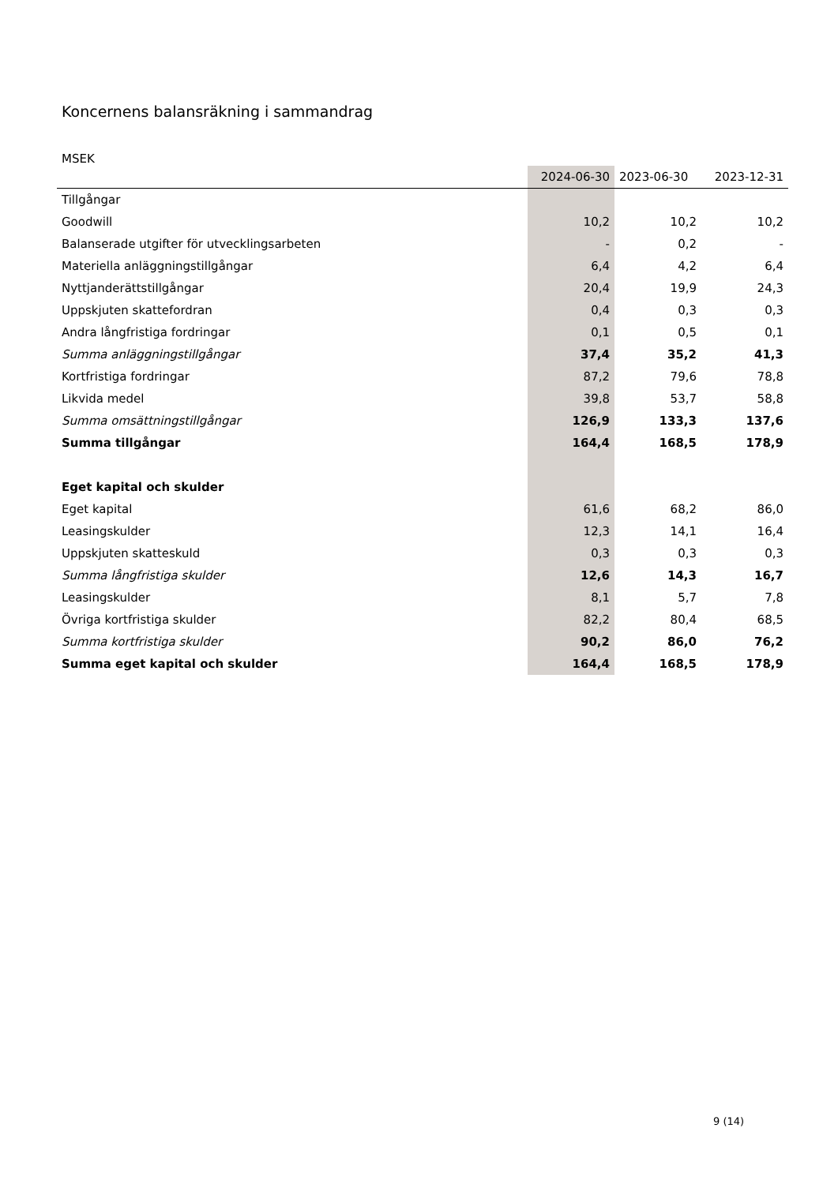Koncernens balansräkning i sammandrag
MSEK
| | 2024-06-30 | 2023-06-30 | 2023-12-31 |
| --- | --- | --- | --- |
| Tillgångar | | | |
| Goodwill | 10,2 | 10,2 | 10,2 |
| Balanserade utgifter för utvecklingsarbeten | - | 0,2 | - |
| Materiella anläggningstillgångar | 6,4 | 4,2 | 6,4 |
| Nyttjanderättstillgångar | 20,4 | 19,9 | 24,3 |
| Uppskjuten skattefordran | 0,4 | 0,3 | 0,3 |
| Andra långfristiga fordringar | 0,1 | 0,5 | 0,1 |
| Summa anläggningstillgångar | 37,4 | 35,2 | 41,3 |
| Kortfristiga fordringar | 87,2 | 79,6 | 78,8 |
| Likvida medel | 39,8 | 53,7 | 58,8 |
| Summa omsättningstillgångar | 126,9 | 133,3 | 137,6 |
| Summa tillgångar | 164,4 | 168,5 | 178,9 |
| Eget kapital och skulder | | | |
| Eget kapital | 61,6 | 68,2 | 86,0 |
| Leasingskulder | 12,3 | 14,1 | 16,4 |
| Uppskjuten skatteskuld | 0,3 | 0,3 | 0,3 |
| Summa långfristiga skulder | 12,6 | 14,3 | 16,7 |
| Leasingskulder | 8,1 | 5,7 | 7,8 |
| Övriga kortfristiga skulder | 82,2 | 80,4 | 68,5 |
| Summa kortfristiga skulder | 90,2 | 86,0 | 76,2 |
| Summa eget kapital och skulder | 164,4 | 168,5 | 178,9 |
9 (14)